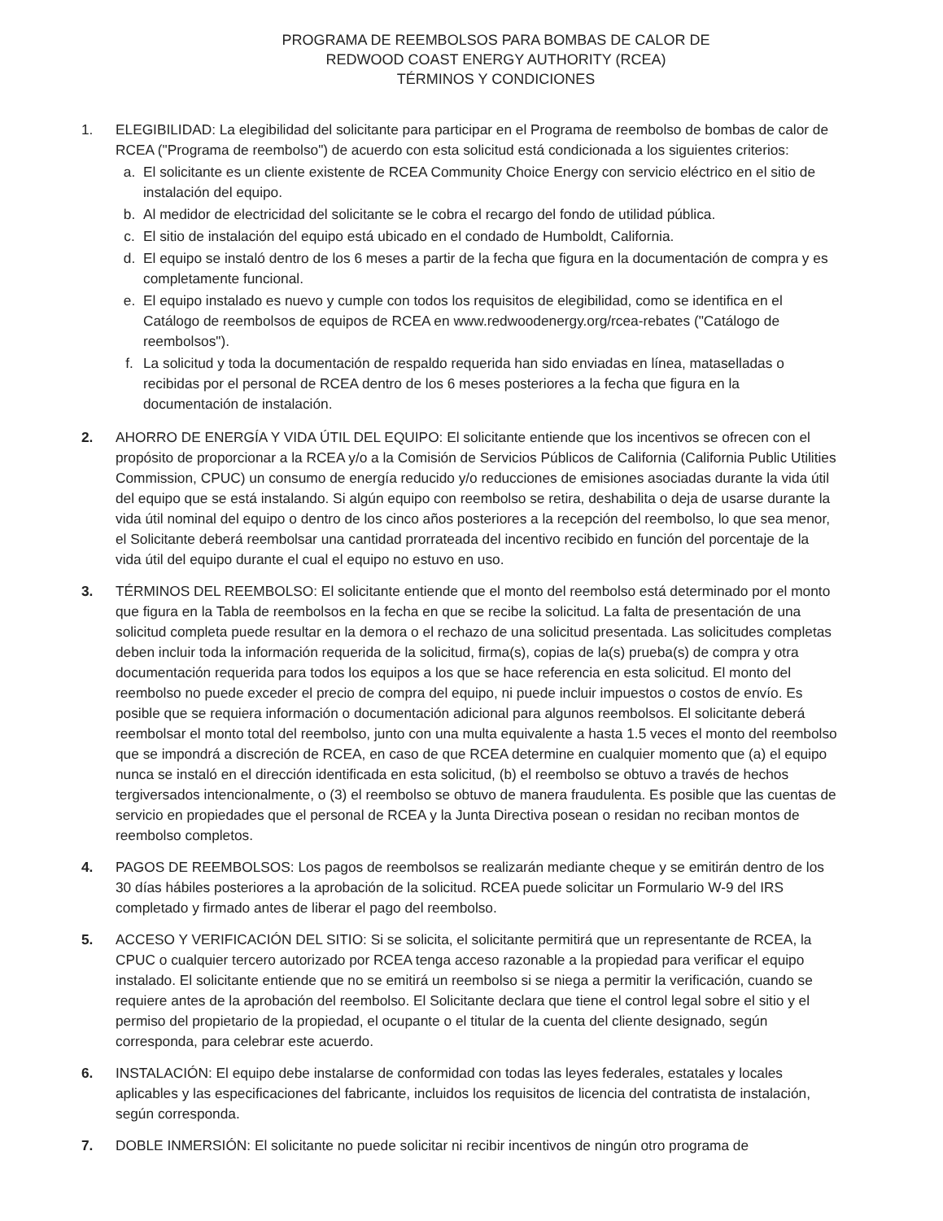PROGRAMA DE REEMBOLSOS PARA BOMBAS DE CALOR DE
REDWOOD COAST ENERGY AUTHORITY (RCEA)
TÉRMINOS Y CONDICIONES
1. ELEGIBILIDAD: La elegibilidad del solicitante para participar en el Programa de reembolso de bombas de calor de RCEA ("Programa de reembolso") de acuerdo con esta solicitud está condicionada a los siguientes criterios:
a. El solicitante es un cliente existente de RCEA Community Choice Energy con servicio eléctrico en el sitio de instalación del equipo.
b. Al medidor de electricidad del solicitante se le cobra el recargo del fondo de utilidad pública.
c. El sitio de instalación del equipo está ubicado en el condado de Humboldt, California.
d. El equipo se instaló dentro de los 6 meses a partir de la fecha que figura en la documentación de compra y es completamente funcional.
e. El equipo instalado es nuevo y cumple con todos los requisitos de elegibilidad, como se identifica en el Catálogo de reembolsos de equipos de RCEA en www.redwoodenergy.org/rcea-rebates ("Catálogo de reembolsos").
f. La solicitud y toda la documentación de respaldo requerida han sido enviadas en línea, mataselladas o recibidas por el personal de RCEA dentro de los 6 meses posteriores a la fecha que figura en la documentación de instalación.
2. AHORRO DE ENERGÍA Y VIDA ÚTIL DEL EQUIPO: El solicitante entiende que los incentivos se ofrecen con el propósito de proporcionar a la RCEA y/o a la Comisión de Servicios Públicos de California (California Public Utilities Commission, CPUC) un consumo de energía reducido y/o reducciones de emisiones asociadas durante la vida útil del equipo que se está instalando. Si algún equipo con reembolso se retira, deshabilita o deja de usarse durante la vida útil nominal del equipo o dentro de los cinco años posteriores a la recepción del reembolso, lo que sea menor, el Solicitante deberá reembolsar una cantidad prorrateada del incentivo recibido en función del porcentaje de la vida útil del equipo durante el cual el equipo no estuvo en uso.
3. TÉRMINOS DEL REEMBOLSO: El solicitante entiende que el monto del reembolso está determinado por el monto que figura en la Tabla de reembolsos en la fecha en que se recibe la solicitud. La falta de presentación de una solicitud completa puede resultar en la demora o el rechazo de una solicitud presentada. Las solicitudes completas deben incluir toda la información requerida de la solicitud, firma(s), copias de la(s) prueba(s) de compra y otra documentación requerida para todos los equipos a los que se hace referencia en esta solicitud. El monto del reembolso no puede exceder el precio de compra del equipo, ni puede incluir impuestos o costos de envío. Es posible que se requiera información o documentación adicional para algunos reembolsos. El solicitante deberá reembolsar el monto total del reembolso, junto con una multa equivalente a hasta 1.5 veces el monto del reembolso que se impondrá a discreción de RCEA, en caso de que RCEA determine en cualquier momento que (a) el equipo nunca se instaló en el dirección identificada en esta solicitud, (b) el reembolso se obtuvo a través de hechos tergiversados intencionalmente, o (3) el reembolso se obtuvo de manera fraudulenta. Es posible que las cuentas de servicio en propiedades que el personal de RCEA y la Junta Directiva posean o residan no reciban montos de reembolso completos.
4. PAGOS DE REEMBOLSOS: Los pagos de reembolsos se realizarán mediante cheque y se emitirán dentro de los 30 días hábiles posteriores a la aprobación de la solicitud. RCEA puede solicitar un Formulario W-9 del IRS completado y firmado antes de liberar el pago del reembolso.
5. ACCESO Y VERIFICACIÓN DEL SITIO: Si se solicita, el solicitante permitirá que un representante de RCEA, la CPUC o cualquier tercero autorizado por RCEA tenga acceso razonable a la propiedad para verificar el equipo instalado. El solicitante entiende que no se emitirá un reembolso si se niega a permitir la verificación, cuando se requiere antes de la aprobación del reembolso. El Solicitante declara que tiene el control legal sobre el sitio y el permiso del propietario de la propiedad, el ocupante o el titular de la cuenta del cliente designado, según corresponda, para celebrar este acuerdo.
6. INSTALACIÓN: El equipo debe instalarse de conformidad con todas las leyes federales, estatales y locales aplicables y las especificaciones del fabricante, incluidos los requisitos de licencia del contratista de instalación, según corresponda.
7. DOBLE INMERSIÓN: El solicitante no puede solicitar ni recibir incentivos de ningún otro programa de